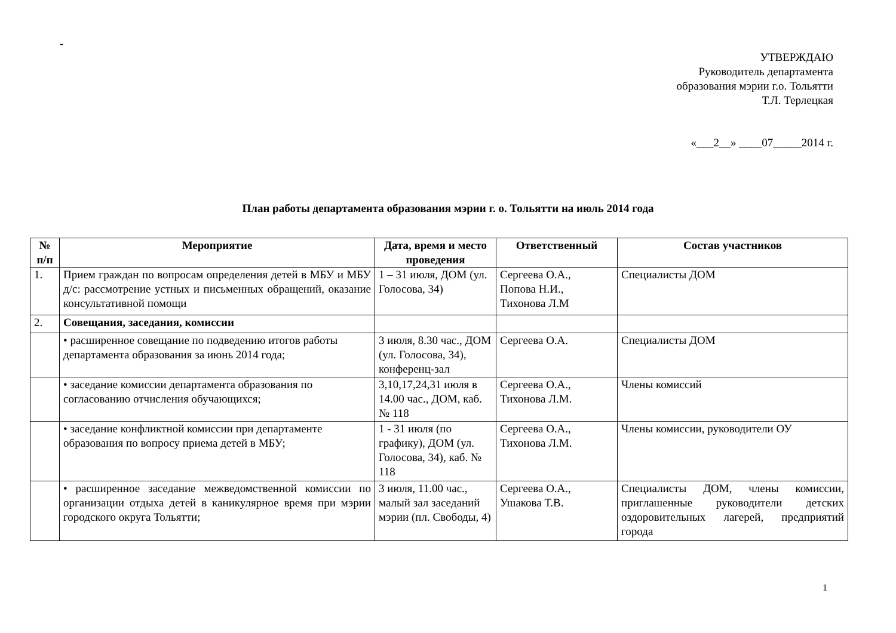-
УТВЕРЖДАЮ
Руководитель департамента
образования мэрии г.о. Тольятти
Т.Л. Терлецкая
«___2__» ____07_____2014 г.
План работы департамента образования мэрии г. о. Тольятти на июль 2014 года
| № п/п | Мероприятие | Дата, время и место проведения | Ответственный | Состав участников |
| --- | --- | --- | --- | --- |
| 1. | Прием граждан по вопросам определения детей в МБУ и МБУ д/с: рассмотрение устных и письменных обращений, оказание консультативной помощи | 1 – 31 июля, ДОМ (ул. Голосова, 34) | Сергеева О.А., Попова Н.И., Тихонова Л.М | Специалисты ДОМ |
| 2. | Совещания, заседания, комиссии | | | |
| | • расширенное совещание по подведению итогов работы департамента образования за июнь 2014 года; | 3 июля, 8.30 час., ДОМ (ул. Голосова, 34), конференц-зал | Сергеева О.А. | Специалисты ДОМ |
| | • заседание комиссии департамента образования по согласованию отчисления обучающихся; | 3,10,17,24,31 июля в 14.00 час., ДОМ, каб. № 118 | Сергеева О.А., Тихонова Л.М. | Члены комиссий |
| | • заседание конфликтной комиссии при департаменте образования по вопросу приема детей в МБУ; | 1 - 31 июля (по графику), ДОМ (ул. Голосова, 34), каб. № 118 | Сергеева О.А., Тихонова Л.М. | Члены комиссии, руководители ОУ |
| | • расширенное заседание межведомственной комиссии по организации отдыха детей в каникулярное время при мэрии городского округа Тольятти; | 3 июля, 11.00 час., малый зал заседаний мэрии (пл. Свободы, 4) | Сергеева О.А., Ушакова Т.В. | Специалисты ДОМ, члены комиссии, приглашенные руководители детских оздоровительных лагерей, предприятий города |
1